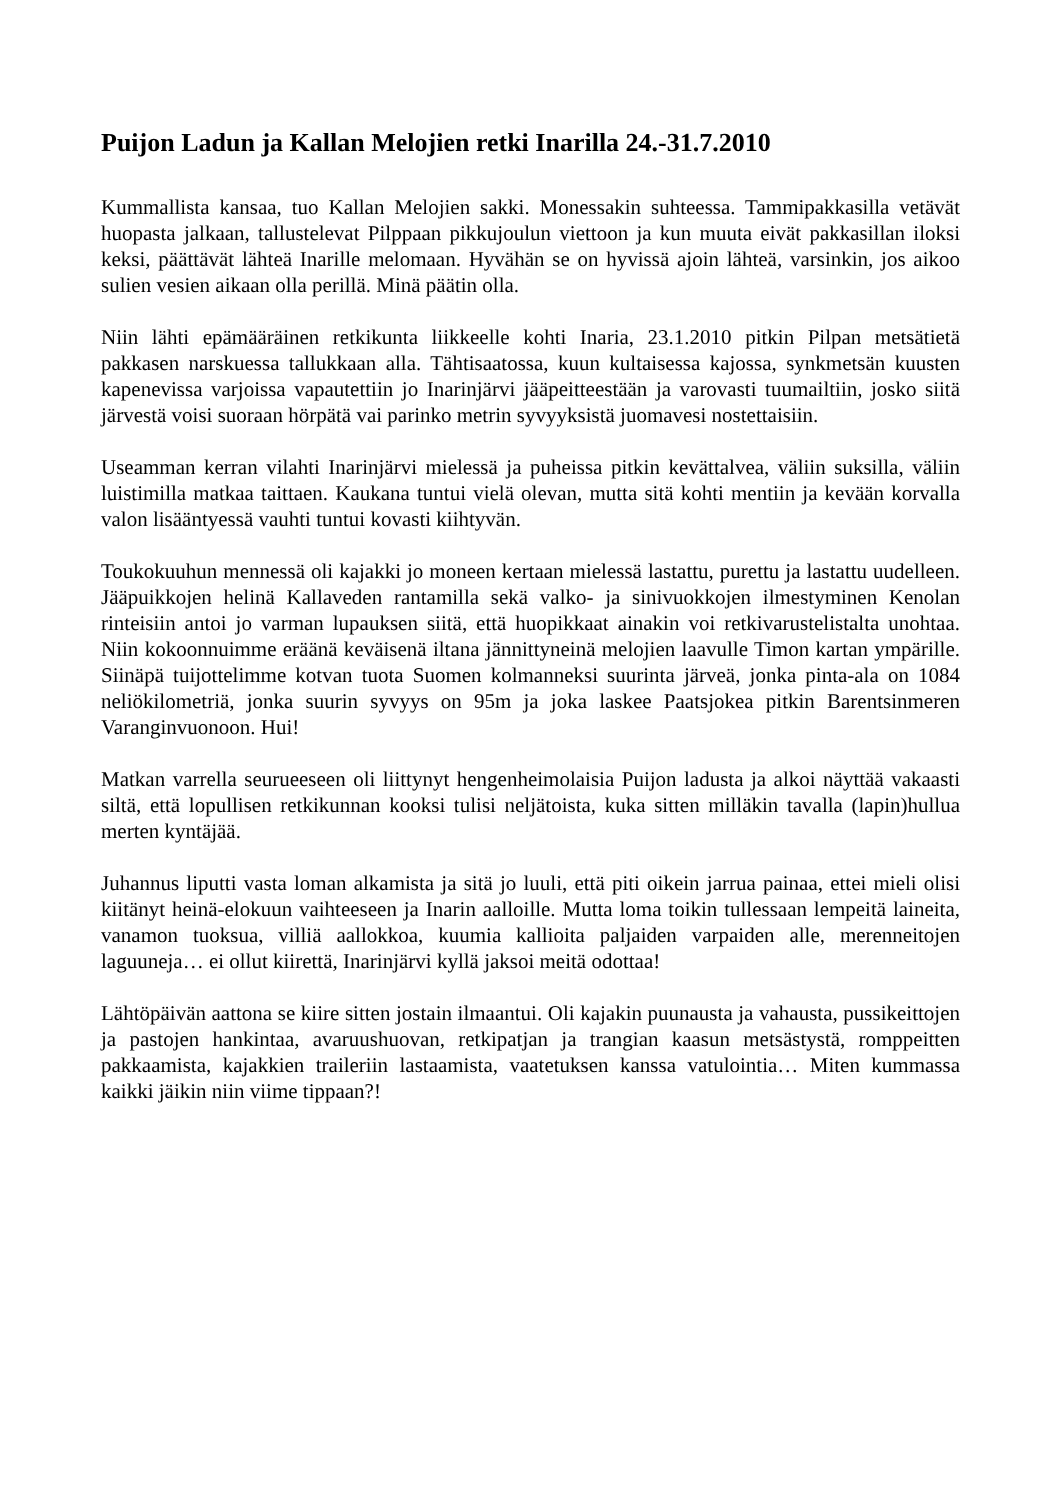Puijon Ladun ja Kallan Melojien retki Inarilla 24.-31.7.2010
Kummallista kansaa, tuo Kallan Melojien sakki. Monessakin suhteessa. Tammipakkasilla vetävät huopasta jalkaan, tallustelevat Pilppaan pikkujoulun viettoon ja kun muuta eivät pakkasillan iloksi keksi, päättävät lähteä Inarille melomaan. Hyvähän se on hyvissä ajoin lähteä, varsinkin, jos aikoo sulien vesien aikaan olla perillä. Minä päätin olla.
Niin lähti epämääräinen retkikunta liikkeelle kohti Inaria, 23.1.2010 pitkin Pilpan metsätietä pakkasen narskuessa tallukkaan alla. Tähtisaatossa, kuun kultaisessa kajossa, synkmetsän kuusten kapenevissa varjoissa vapautettiin jo Inarinjärvi jääpeitteestään ja varovasti tuumailtiin, josko siitä järvestä voisi suoraan hörpätä vai parinko metrin syvyyksistä juomavesi nostettaisiin.
Useamman kerran vilahti Inarinjärvi mielessä ja puheissa pitkin kevättalvea, väliin suksilla, väliin luistimilla matkaa taittaen. Kaukana tuntui vielä olevan, mutta sitä kohti mentiin ja kevään korvalla valon lisääntyessä vauhti tuntui kovasti kiihtyvän.
Toukokuuhun mennessä oli kajakki jo moneen kertaan mielessä lastattu, purettu ja lastattu uudelleen. Jääpuikkojen helinä Kallaveden rantamilla sekä valko- ja sinivuokkojen ilmestyminen Kenolan rinteisiin antoi jo varman lupauksen siitä, että huopikkaat ainakin voi retkivarustelistalta unohtaa. Niin kokoonnuimme eräänä keväisenä iltana jännittyneinä melojien laavulle Timon kartan ympärille. Siinäpä tuijottelimme kotvan tuota Suomen kolmanneksi suurinta järveä, jonka pinta-ala on 1084 neliökilometriä, jonka suurin syvyys on 95m ja joka laskee Paatsjokea pitkin Barentsinmeren Varanginvuonoon. Hui!
Matkan varrella seurueeseen oli liittynyt hengenheimolaisia Puijon ladusta ja alkoi näyttää vakaasti siltä, että lopullisen retkikunnan kooksi tulisi neljätoista, kuka sitten milläkin tavalla (lapin)hullua merten kyntäjää.
Juhannus liputti vasta loman alkamista ja sitä jo luuli, että piti oikein jarrua painaa, ettei mieli olisi kiitänyt heinä-elokuun vaihteeseen ja Inarin aalloille. Mutta loma toikin tullessaan lempeitä laineita, vanamon tuoksua, villiä aallokkoa, kuumia kallioita paljaiden varpaiden alle, merenneitojen laguuneja… ei ollut kiirettä, Inarinjärvi kyllä jaksoi meitä odottaa!
Lähtöpäivän aattona se kiire sitten jostain ilmaantui. Oli kajakin puunausta ja vahausta, pussikeittojen ja pastojen hankintaa, avaruushuovan, retkipatjan ja trangian kaasun metsästystä, romppeitten pakkaamista, kajakkien traileriin lastaamista, vaatetuksen kanssa vatulointia… Miten kummassa kaikki jäikin niin viime tippaan?!